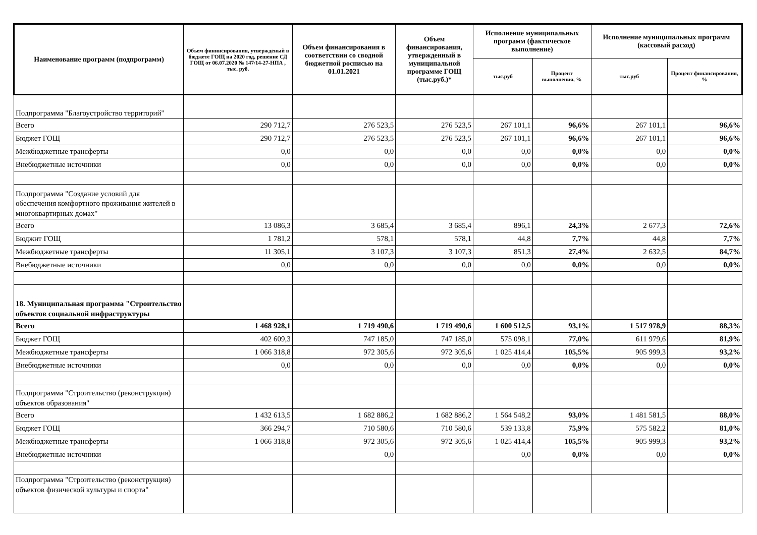| Наименование программ (подпрограмм) | Объем фининсирования, утвержденый в бюджете ГОЩ на 2020 год, решение СД ГОЩ от 06.07.2020 № 147/14-27-НПА , тыс. руб. | Объем финансирования в соответствии со сводной бюджетной росписью на 01.01.2021 | Объем финансирования, утвержденный в муниципальной программе ГОЩ (тыс.руб.)* | Исполнение муниципальных программ (фактическое выполнение) | | Исполнение муниципальных программ (кассовый расход) | |
| --- | --- | --- | --- | --- | --- | --- | --- |
| | | | | тыс.руб | Процент выполнения, % | тыс.руб | Процент финансирования, % |
| Подпрограмма "Благоустройство территорий" | | | | | | | |
| Всего | 290 712,7 | 276 523,5 | 276 523,5 | 267 101,1 | 96,6% | 267 101,1 | 96,6% |
| Бюджет ГОЩ | 290 712,7 | 276 523,5 | 276 523,5 | 267 101,1 | 96,6% | 267 101,1 | 96,6% |
| Межбюджетные трансферты | 0,0 | 0,0 | 0,0 | 0,0 | 0,0% | 0,0 | 0,0% |
| Внебюджетные источники | 0,0 | 0,0 | 0,0 | 0,0 | 0,0% | 0,0 | 0,0% |
| Подпрограмма "Создание условий для обеспечения комфортного проживания жителей в многоквартирных домах" | | | | | | | |
| Всего | 13 086,3 | 3 685,4 | 3 685,4 | 896,1 | 24,3% | 2 677,3 | 72,6% |
| Бюджнт ГОЩ | 1 781,2 | 578,1 | 578,1 | 44,8 | 7,7% | 44,8 | 7,7% |
| Межбюджетные трансферты | 11 305,1 | 3 107,3 | 3 107,3 | 851,3 | 27,4% | 2 632,5 | 84,7% |
| Внебюджетные источники | 0,0 | 0,0 | 0,0 | 0,0 | 0,0% | 0,0 | 0,0% |
| 18. Муниципальная программа "Строительство объектов социальной инфраструктуры | | | | | | | |
| Всего | 1 468 928,1 | 1 719 490,6 | 1 719 490,6 | 1 600 512,5 | 93,1% | 1 517 978,9 | 88,3% |
| Бюджет ГОЩ | 402 609,3 | 747 185,0 | 747 185,0 | 575 098,1 | 77,0% | 611 979,6 | 81,9% |
| Межбюджетные трансферты | 1 066 318,8 | 972 305,6 | 972 305,6 | 1 025 414,4 | 105,5% | 905 999,3 | 93,2% |
| Внебюджетные источники | 0,0 | 0,0 | 0,0 | 0,0 | 0,0% | 0,0 | 0,0% |
| Подпрограмма "Строительство (реконструкция) объектов образования" | | | | | | | |
| Всего | 1 432 613,5 | 1 682 886,2 | 1 682 886,2 | 1 564 548,2 | 93,0% | 1 481 581,5 | 88,0% |
| Бюджет ГОЩ | 366 294,7 | 710 580,6 | 710 580,6 | 539 133,8 | 75,9% | 575 582,2 | 81,0% |
| Межбюджетные трансферты | 1 066 318,8 | 972 305,6 | 972 305,6 | 1 025 414,4 | 105,5% | 905 999,3 | 93,2% |
| Внебюджетные источники | | 0,0 | | 0,0 | 0,0% | 0,0 | 0,0% |
| Подпрограмма "Строительство (реконструкция) объектов физической культуры и спорта" | | | | | | | |